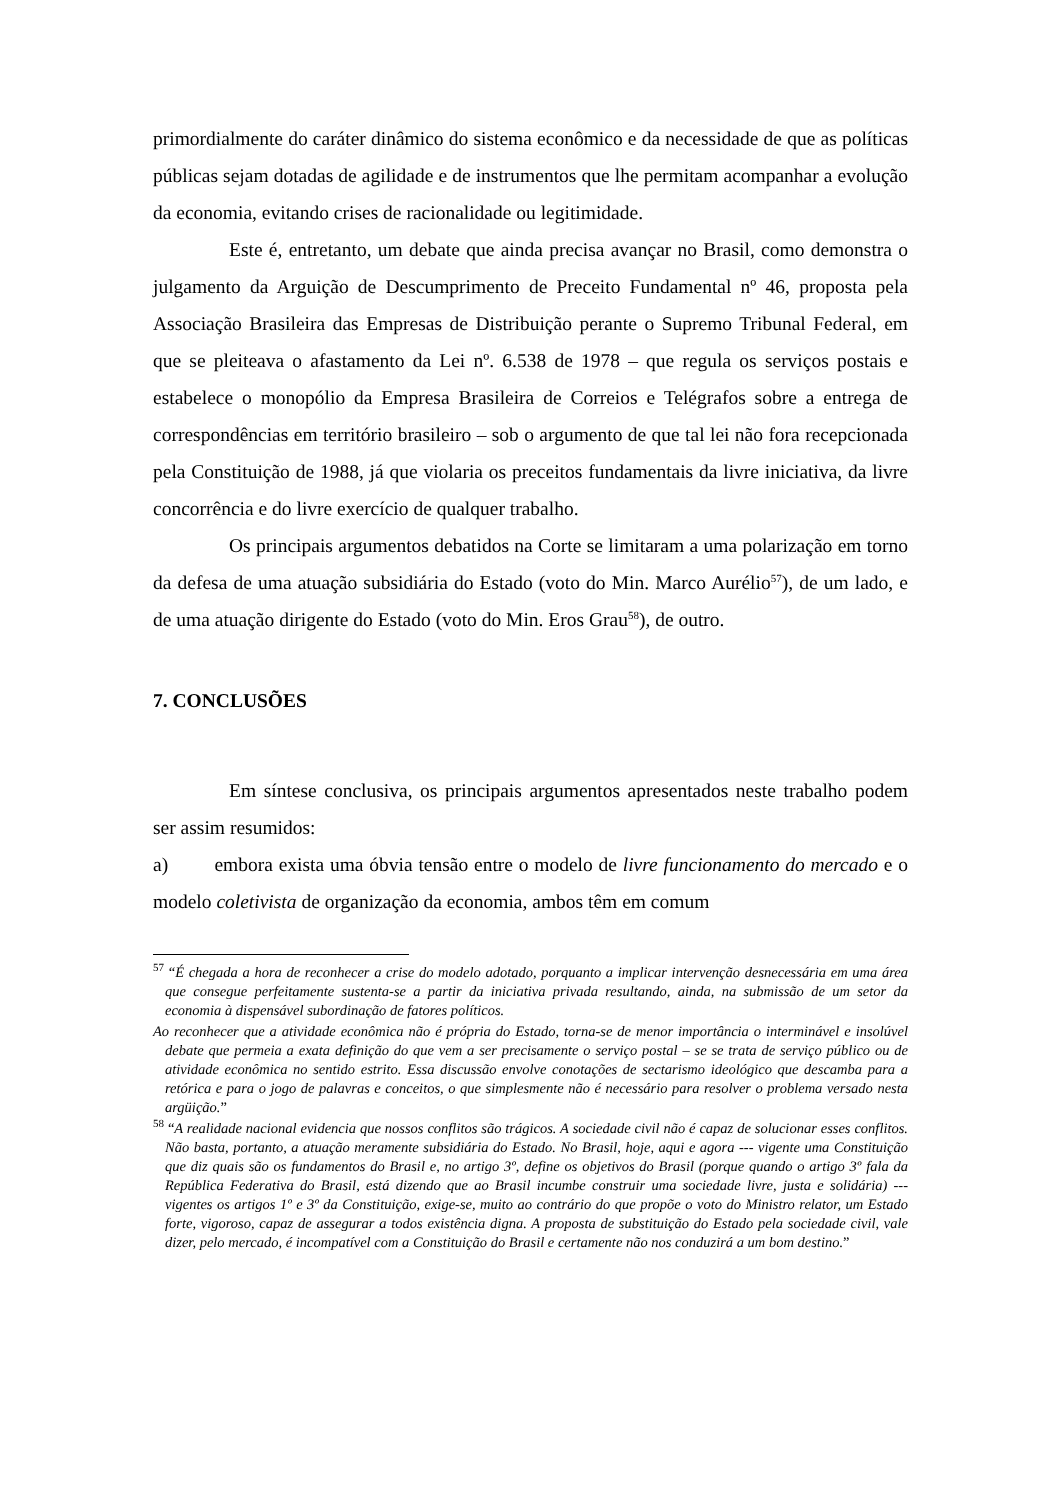primordialmente do caráter dinâmico do sistema econômico e da necessidade de que as políticas públicas sejam dotadas de agilidade e de instrumentos que lhe permitam acompanhar a evolução da economia, evitando crises de racionalidade ou legitimidade.
Este é, entretanto, um debate que ainda precisa avançar no Brasil, como demonstra o julgamento da Arguição de Descumprimento de Preceito Fundamental nº 46, proposta pela Associação Brasileira das Empresas de Distribuição perante o Supremo Tribunal Federal, em que se pleiteava o afastamento da Lei nº. 6.538 de 1978 – que regula os serviços postais e estabelece o monopólio da Empresa Brasileira de Correios e Telégrafos sobre a entrega de correspondências em território brasileiro – sob o argumento de que tal lei não fora recepcionada pela Constituição de 1988, já que violaria os preceitos fundamentais da livre iniciativa, da livre concorrência e do livre exercício de qualquer trabalho.
Os principais argumentos debatidos na Corte se limitaram a uma polarização em torno da defesa de uma atuação subsidiária do Estado (voto do Min. Marco Aurélio<sup>57</sup>), de um lado, e de uma atuação dirigente do Estado (voto do Min. Eros Grau<sup>58</sup>), de outro.
7. CONCLUSÕES
Em síntese conclusiva, os principais argumentos apresentados neste trabalho podem ser assim resumidos:
a) embora exista uma óbvia tensão entre o modelo de livre funcionamento do mercado e o modelo coletivista de organização da economia, ambos têm em comum
<sup>57</sup> “É chegada a hora de reconhecer a crise do modelo adotado, porquanto a implicar intervenção desnecessária em uma área que consegue perfeitamente sustenta-se a partir da iniciativa privada resultando, ainda, na submissão de um setor da economia à dispensável subordinação de fatores políticos.
Ao reconhecer que a atividade econômica não é própria do Estado, torna-se de menor importância o interminável e insolúvel debate que permeia a exata definição do que vem a ser precisamente o serviço postal – se se trata de serviço público ou de atividade econômica no sentido estrito. Essa discussão envolve conotações de sectarismo ideológico que descamba para a retórica e para o jogo de palavras e conceitos, o que simplesmente não é necessário para resolver o problema versado nesta argüição.”
<sup>58</sup> “A realidade nacional evidencia que nossos conflitos são trágicos. A sociedade civil não é capaz de solucionar esses conflitos. Não basta, portanto, a atuação meramente subsidiária do Estado. No Brasil, hoje, aqui e agora --- vigente uma Constituição que diz quais são os fundamentos do Brasil e, no artigo 3º, define os objetivos do Brasil (porque quando o artigo 3º fala da República Federativa do Brasil, está dizendo que ao Brasil incumbe construir uma sociedade livre, justa e solidária) --- vigentes os artigos 1º e 3º da Constituição, exige-se, muito ao contrário do que propõe o voto do Ministro relator, um Estado forte, vigoroso, capaz de assegurar a todos existência digna. A proposta de substituição do Estado pela sociedade civil, vale dizer, pelo mercado, é incompatível com a Constituição do Brasil e certamente não nos conduzirá a um bom destino.”